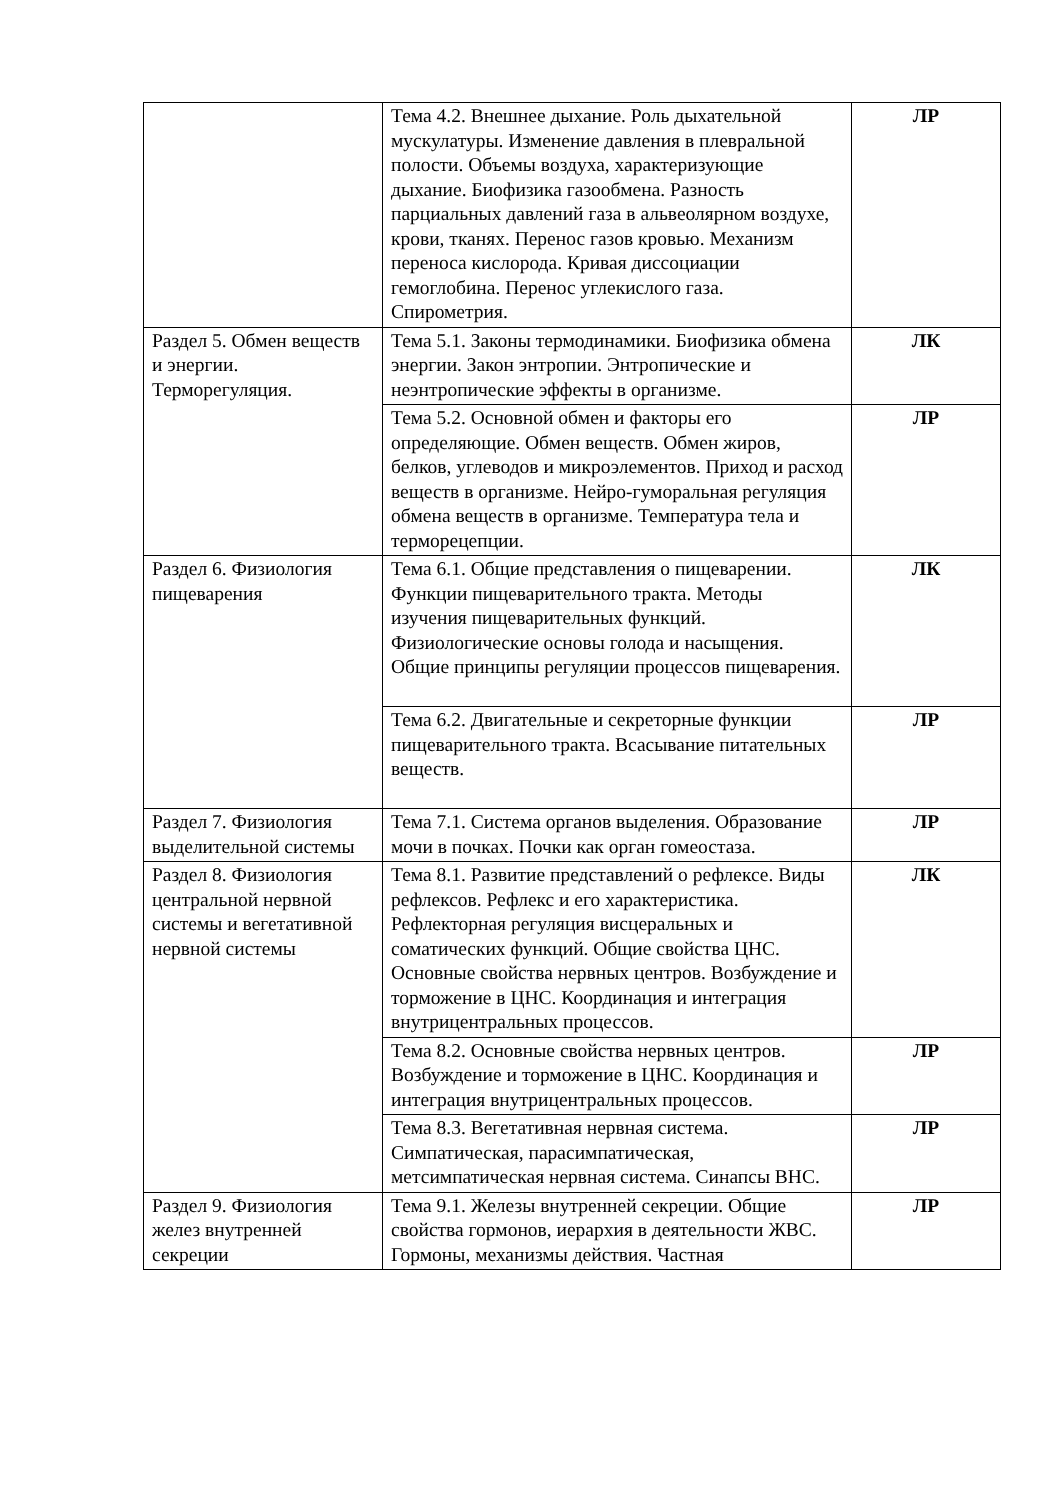| | Тема 4.2. Внешнее дыхание. Роль дыхательной мускулатуры. Изменение давления в плевральной полости. Объемы воздуха, характеризующие дыхание. Биофизика газообмена. Разность парциальных давлений газа в альвеолярном воздухе, крови, тканях. Перенос газов кровью. Механизм переноса кислорода. Кривая диссоциации гемоглобина. Перенос углекислого газа. Спирометрия. | ЛР |
| Раздел 5. Обмен веществ и энергии. Терморегуляция. | Тема 5.1. Законы термодинамики. Биофизика обмена энергии. Закон энтропии. Энтропические и неэнтропические эффекты в организме. | ЛК |
| | Тема 5.2. Основной обмен и факторы его определяющие. Обмен веществ. Обмен жиров, белков, углеводов и микроэлементов. Приход и расход веществ в организме. Нейро-гуморальная регуляция обмена веществ в организме. Температура тела и терморецепции. | ЛР |
| Раздел 6. Физиология пищеварения | Тема 6.1. Общие представления о пищеварении. Функции пищеварительного тракта. Методы изучения пищеварительных функций. Физиологические основы голода и насыщения. Общие принципы регуляции процессов пищеварения. | ЛК |
| | Тема 6.2. Двигательные и секреторные функции пищеварительного тракта. Всасывание питательных веществ. | ЛР |
| Раздел 7. Физиология выделительной системы | Тема 7.1. Система органов выделения. Образование мочи в почках. Почки как орган гомеостаза. | ЛР |
| Раздел 8. Физиология центральной нервной системы и вегетативной нервной системы | Тема 8.1. Развитие представлений о рефлексе. Виды рефлексов. Рефлекс и его характеристика. Рефлекторная регуляция висцеральных и соматических функций. Общие свойства ЦНС. Основные свойства нервных центров. Возбуждение и торможение в ЦНС. Координация и интеграция внутрицентральных процессов. | ЛК |
| | Тема 8.2. Основные свойства нервных центров. Возбуждение и торможение в ЦНС. Координация и интеграция внутрицентральных процессов. | ЛР |
| | Тема 8.3. Вегетативная нервная система. Симпатическая, парасимпатическая, метсимпатическая нервная система. Синапсы ВНС. | ЛР |
| Раздел 9. Физиология желез внутренней секреции | Тема 9.1. Железы внутренней секреции. Общие свойства гормонов, иерархия в деятельности ЖВС. Гормоны, механизмы действия. Частная | ЛР |